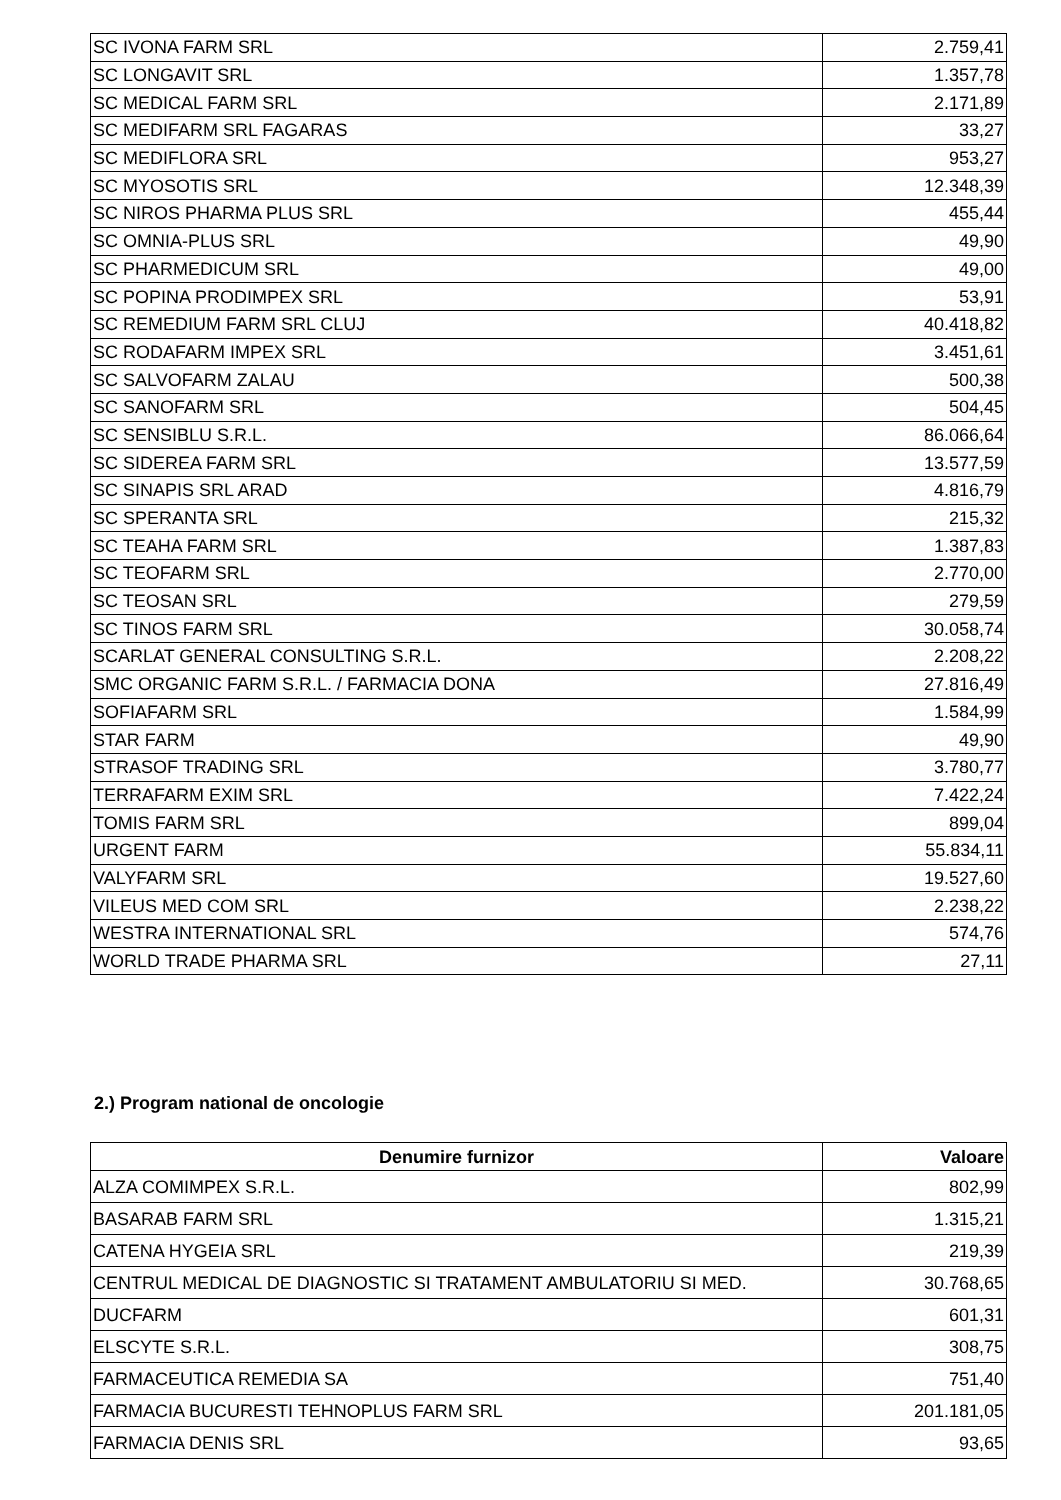| SC IVONA FARM SRL | 2.759,41 |
| SC LONGAVIT SRL | 1.357,78 |
| SC MEDICAL FARM SRL | 2.171,89 |
| SC MEDIFARM SRL FAGARAS | 33,27 |
| SC MEDIFLORA SRL | 953,27 |
| SC MYOSOTIS SRL | 12.348,39 |
| SC NIROS PHARMA PLUS SRL | 455,44 |
| SC OMNIA-PLUS SRL | 49,90 |
| SC PHARMEDICUM SRL | 49,00 |
| SC POPINA PRODIMPEX SRL | 53,91 |
| SC REMEDIUM FARM SRL CLUJ | 40.418,82 |
| SC RODAFARM IMPEX SRL | 3.451,61 |
| SC SALVOFARM ZALAU | 500,38 |
| SC SANOFARM SRL | 504,45 |
| SC SENSIBLU S.R.L. | 86.066,64 |
| SC SIDEREA FARM SRL | 13.577,59 |
| SC SINAPIS SRL ARAD | 4.816,79 |
| SC SPERANTA SRL | 215,32 |
| SC TEAHA FARM SRL | 1.387,83 |
| SC TEOFARM SRL | 2.770,00 |
| SC TEOSAN SRL | 279,59 |
| SC TINOS FARM SRL | 30.058,74 |
| SCARLAT GENERAL CONSULTING S.R.L. | 2.208,22 |
| SMC ORGANIC FARM S.R.L. / FARMACIA DONA | 27.816,49 |
| SOFIAFARM SRL | 1.584,99 |
| STAR FARM | 49,90 |
| STRASOF TRADING SRL | 3.780,77 |
| TERRAFARM EXIM SRL | 7.422,24 |
| TOMIS FARM SRL | 899,04 |
| URGENT FARM | 55.834,11 |
| VALYFARM SRL | 19.527,60 |
| VILEUS MED COM SRL | 2.238,22 |
| WESTRA INTERNATIONAL SRL | 574,76 |
| WORLD TRADE PHARMA SRL | 27,11 |
2.) Program national de oncologie
| Denumire furnizor | Valoare |
| --- | --- |
| ALZA COMIMPEX S.R.L. | 802,99 |
| BASARAB FARM SRL | 1.315,21 |
| CATENA HYGEIA SRL | 219,39 |
| CENTRUL MEDICAL DE DIAGNOSTIC SI TRATAMENT AMBULATORIU SI MED. | 30.768,65 |
| DUCFARM | 601,31 |
| ELSCYTE S.R.L. | 308,75 |
| FARMACEUTICA REMEDIA SA | 751,40 |
| FARMACIA BUCURESTI TEHNOPLUS FARM SRL | 201.181,05 |
| FARMACIA DENIS SRL | 93,65 |